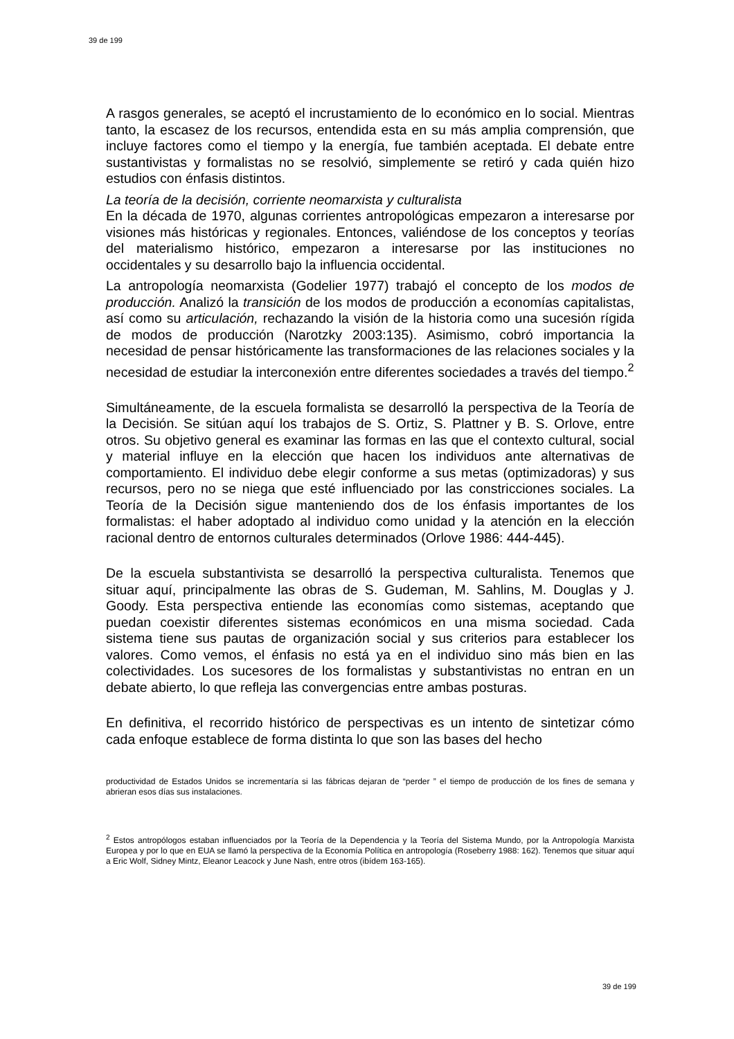39 de 199
A rasgos generales, se aceptó el incrustamiento de lo económico en lo social. Mientras tanto, la escasez de los recursos, entendida esta en su más amplia comprensión, que incluye factores como el tiempo y la energía, fue también aceptada. El debate entre sustantivistas y formalistas no se resolvió, simplemente se retiró y cada quién hizo estudios con énfasis distintos.
La teoría de la decisión, corriente neomarxista y culturalista
En la década de 1970, algunas corrientes antropológicas empezaron a interesarse por visiones más históricas y regionales. Entonces, valiéndose de los conceptos y teorías del materialismo histórico, empezaron a interesarse por las instituciones no occidentales y su desarrollo bajo la influencia occidental.
La antropología neomarxista (Godelier 1977) trabajó el concepto de los modos de producción. Analizó la transición de los modos de producción a economías capitalistas, así como su articulación, rechazando la visión de la historia como una sucesión rígida de modos de producción (Narotzky 2003:135). Asimismo, cobró importancia la necesidad de pensar históricamente las transformaciones de las relaciones sociales y la necesidad de estudiar la interconexión entre diferentes sociedades a través del tiempo.<sup>2</sup>
Simultáneamente, de la escuela formalista se desarrolló la perspectiva de la Teoría de la Decisión. Se sitúan aquí los trabajos de S. Ortiz, S. Plattner y B. S. Orlove, entre otros. Su objetivo general es examinar las formas en las que el contexto cultural, social y material influye en la elección que hacen los individuos ante alternativas de comportamiento. El individuo debe elegir conforme a sus metas (optimizadoras) y sus recursos, pero no se niega que esté influenciado por las constricciones sociales. La Teoría de la Decisión sigue manteniendo dos de los énfasis importantes de los formalistas: el haber adoptado al individuo como unidad y la atención en la elección racional dentro de entornos culturales determinados (Orlove 1986: 444-445).
De la escuela substantivista se desarrolló la perspectiva culturalista. Tenemos que situar aquí, principalmente las obras de S. Gudeman, M. Sahlins, M. Douglas y J. Goody. Esta perspectiva entiende las economías como sistemas, aceptando que puedan coexistir diferentes sistemas económicos en una misma sociedad. Cada sistema tiene sus pautas de organización social y sus criterios para establecer los valores. Como vemos, el énfasis no está ya en el individuo sino más bien en las colectividades. Los sucesores de los formalistas y substantivistas no entran en un debate abierto, lo que refleja las convergencias entre ambas posturas.
En definitiva, el recorrido histórico de perspectivas es un intento de sintetizar cómo cada enfoque establece de forma distinta lo que son las bases del hecho
productividad de Estados Unidos se incrementaría si las fábricas dejaran de “perder ” el tiempo de producción de los fines de semana y abrieran esos días sus instalaciones.
<sup>2</sup> Estos antropólogos estaban influenciados por la Teoría de la Dependencia y la Teoría del Sistema Mundo, por la Antropología Marxista Europea y por lo que en EUA se llamó la perspectiva de la Economía Política en antropología (Roseberry 1988: 162). Tenemos que situar aquí a Eric Wolf, Sidney Mintz, Eleanor Leacock y June Nash, entre otros (ibídem 163-165).
39 de 199